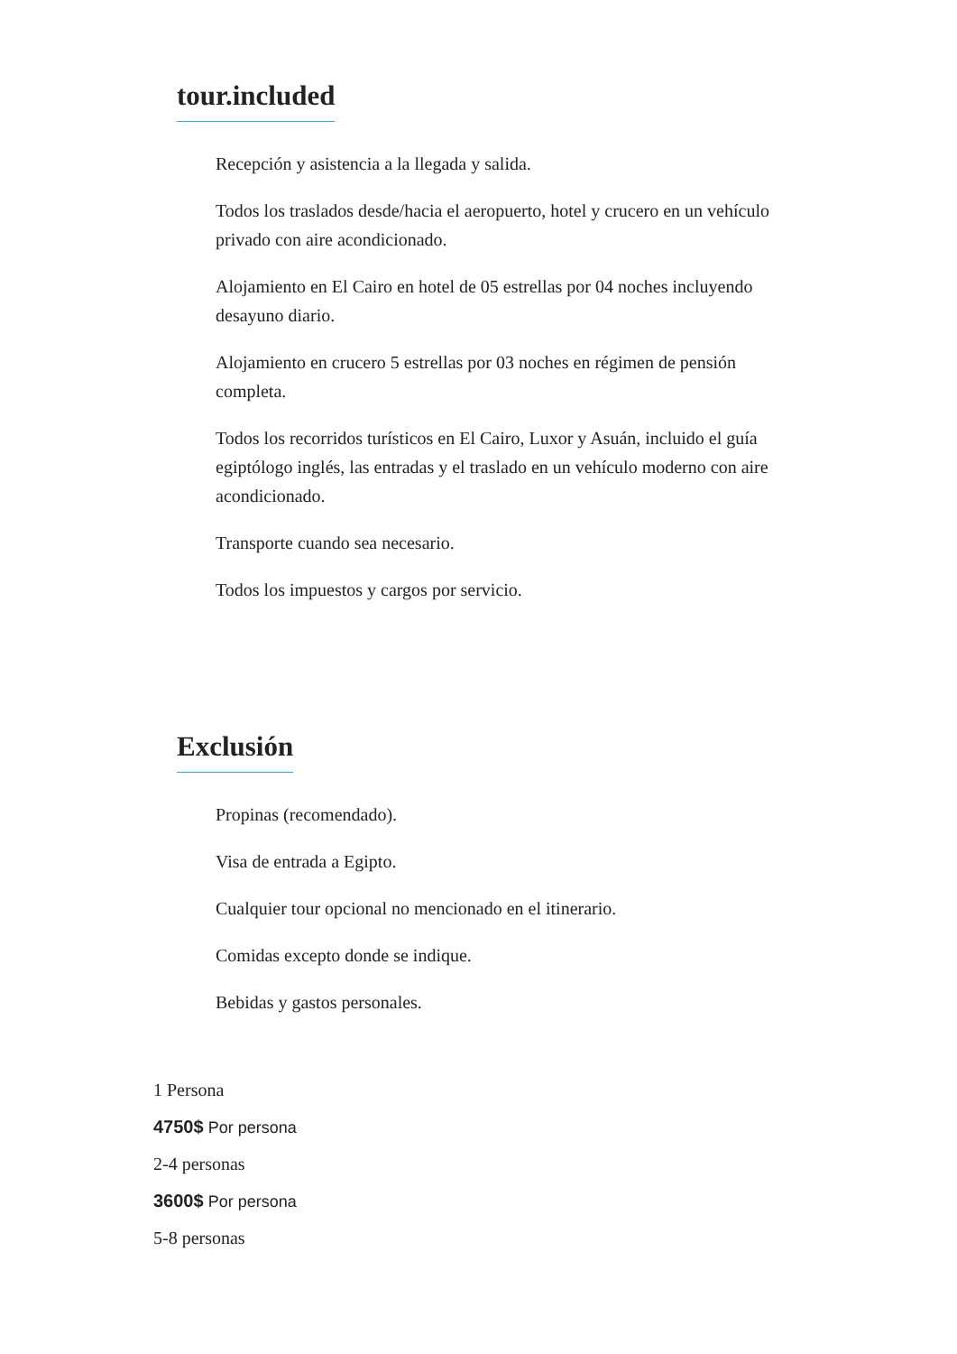tour.included
Recepción y asistencia a la llegada y salida.
Todos los traslados desde/hacia el aeropuerto, hotel y crucero en un vehículo privado con aire acondicionado.
Alojamiento en El Cairo en hotel de 05 estrellas por 04 noches incluyendo desayuno diario.
Alojamiento en crucero 5 estrellas por 03 noches en régimen de pensión completa.
Todos los recorridos turísticos en El Cairo, Luxor y Asuán, incluido el guía egiptólogo inglés, las entradas y el traslado en un vehículo moderno con aire acondicionado.
Transporte cuando sea necesario.
Todos los impuestos y cargos por servicio.
Exclusión
Propinas (recomendado).
Visa de entrada a Egipto.
Cualquier tour opcional no mencionado en el itinerario.
Comidas excepto donde se indique.
Bebidas y gastos personales.
1 Persona
4750$ Por persona
2-4 personas
3600$ Por persona
5-8 personas